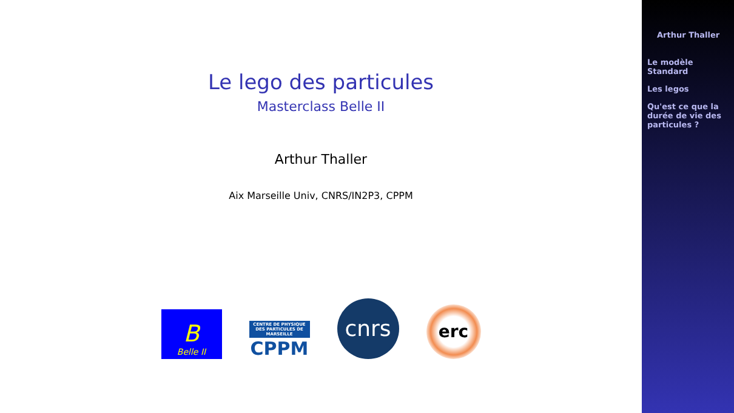Le lego des particules
Masterclass Belle II
Arthur Thaller
Aix Marseille Univ, CNRS/IN2P3, CPPM
B
Belle II
CENTRE DE PHYSIQUE DES PARTICULES DE MARSEILLE
CPPM
cnrs
erc
Arthur Thaller
Le modèle
Standard
Les legos
Qu'est ce que la
durée de vie des
particules ?